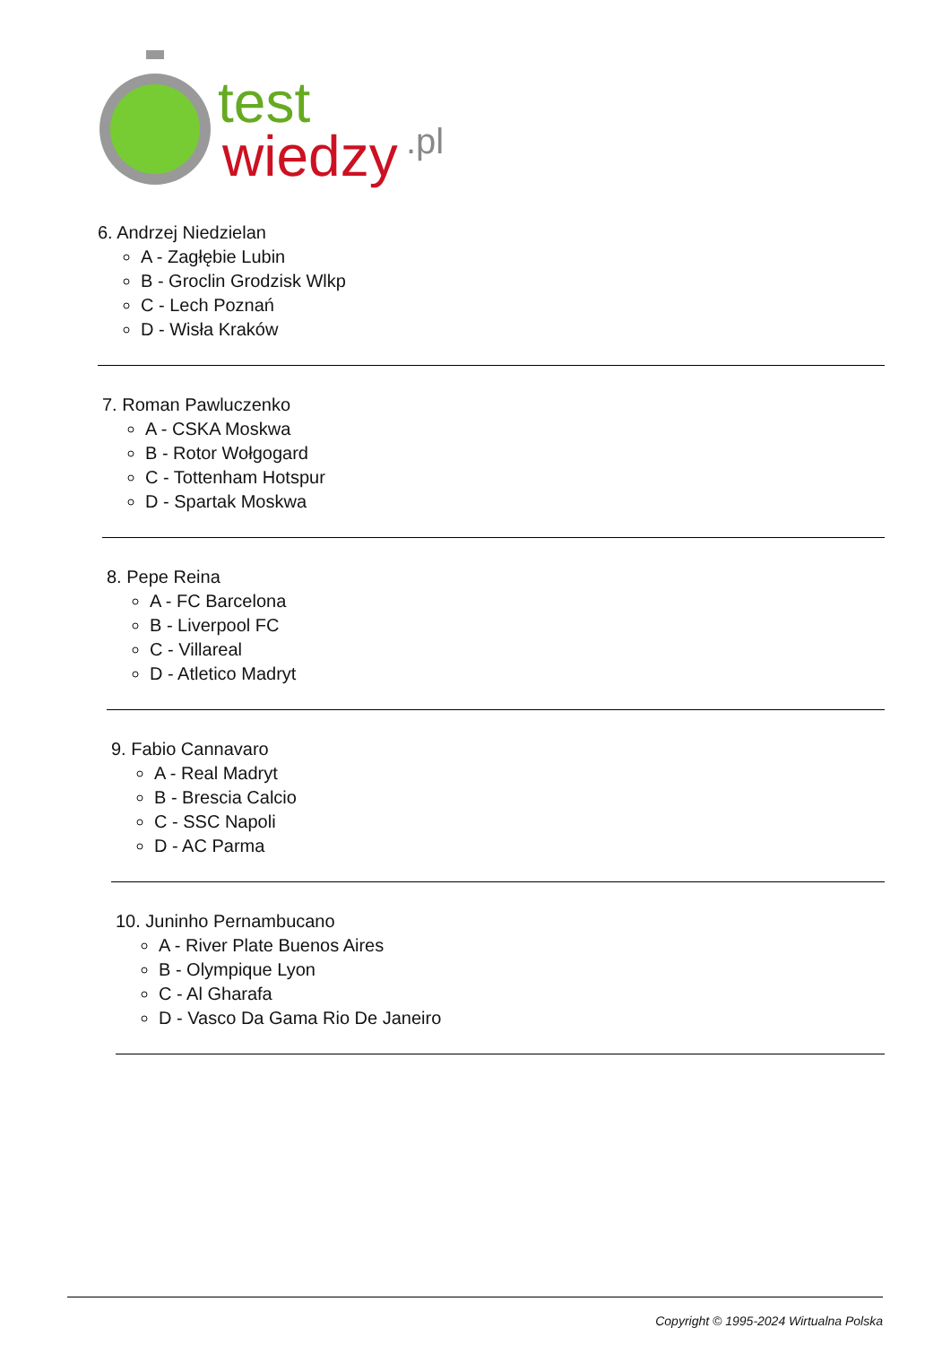test
wiedzy
.pl
6. Andrzej Niedzielan
A - Zagłębie Lubin
B - Groclin Grodzisk Wlkp
C - Lech Poznań
D - Wisła Kraków
7. Roman Pawluczenko
A - CSKA Moskwa
B - Rotor Wołgogard
C - Tottenham Hotspur
D - Spartak Moskwa
8. Pepe Reina
A - FC Barcelona
B - Liverpool FC
C - Villareal
D - Atletico Madryt
9. Fabio Cannavaro
A - Real Madryt
B - Brescia Calcio
C - SSC Napoli
D - AC Parma
10. Juninho Pernambucano
A - River Plate Buenos Aires
B - Olympique Lyon
C - Al Gharafa
D - Vasco Da Gama Rio De Janeiro
Copyright © 1995-2024 Wirtualna Polska